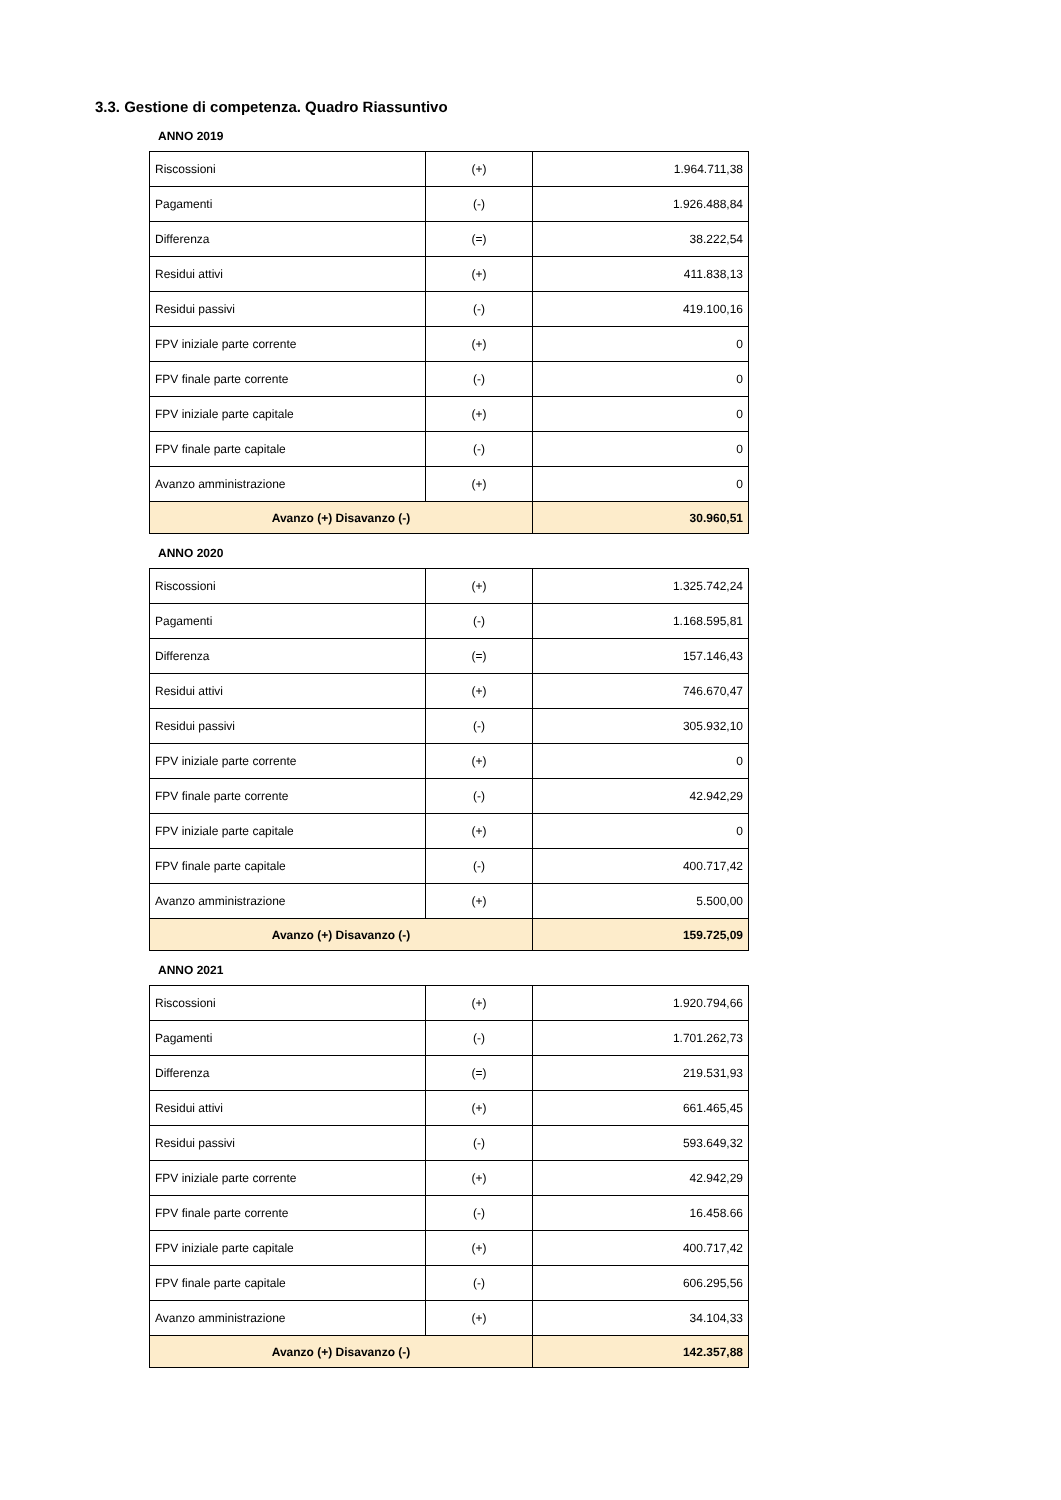3.3. Gestione di competenza. Quadro Riassuntivo
ANNO 2019
| Riscossioni | (+) | 1.964.711,38 |
| Pagamenti | (-) | 1.926.488,84 |
| Differenza | (=) | 38.222,54 |
| Residui attivi | (+) | 411.838,13 |
| Residui passivi | (-) | 419.100,16 |
| FPV iniziale parte corrente | (+) | 0 |
| FPV finale parte corrente | (-) | 0 |
| FPV iniziale parte capitale | (+) | 0 |
| FPV finale parte capitale | (-) | 0 |
| Avanzo amministrazione | (+) | 0 |
| Avanzo (+) Disavanzo (-) | | 30.960,51 |
ANNO 2020
| Riscossioni | (+) | 1.325.742,24 |
| Pagamenti | (-) | 1.168.595,81 |
| Differenza | (=) | 157.146,43 |
| Residui attivi | (+) | 746.670,47 |
| Residui passivi | (-) | 305.932,10 |
| FPV iniziale parte corrente | (+) | 0 |
| FPV finale parte corrente | (-) | 42.942,29 |
| FPV iniziale parte capitale | (+) | 0 |
| FPV finale parte capitale | (-) | 400.717,42 |
| Avanzo amministrazione | (+) | 5.500,00 |
| Avanzo (+) Disavanzo (-) | | 159.725,09 |
ANNO 2021
| Riscossioni | (+) | 1.920.794,66 |
| Pagamenti | (-) | 1.701.262,73 |
| Differenza | (=) | 219.531,93 |
| Residui attivi | (+) | 661.465,45 |
| Residui passivi | (-) | 593.649,32 |
| FPV iniziale parte corrente | (+) | 42.942,29 |
| FPV finale parte corrente | (-) | 16.458.66 |
| FPV iniziale parte capitale | (+) | 400.717,42 |
| FPV finale parte capitale | (-) | 606.295,56 |
| Avanzo amministrazione | (+) | 34.104,33 |
| Avanzo (+) Disavanzo (-) | | 142.357,88 |